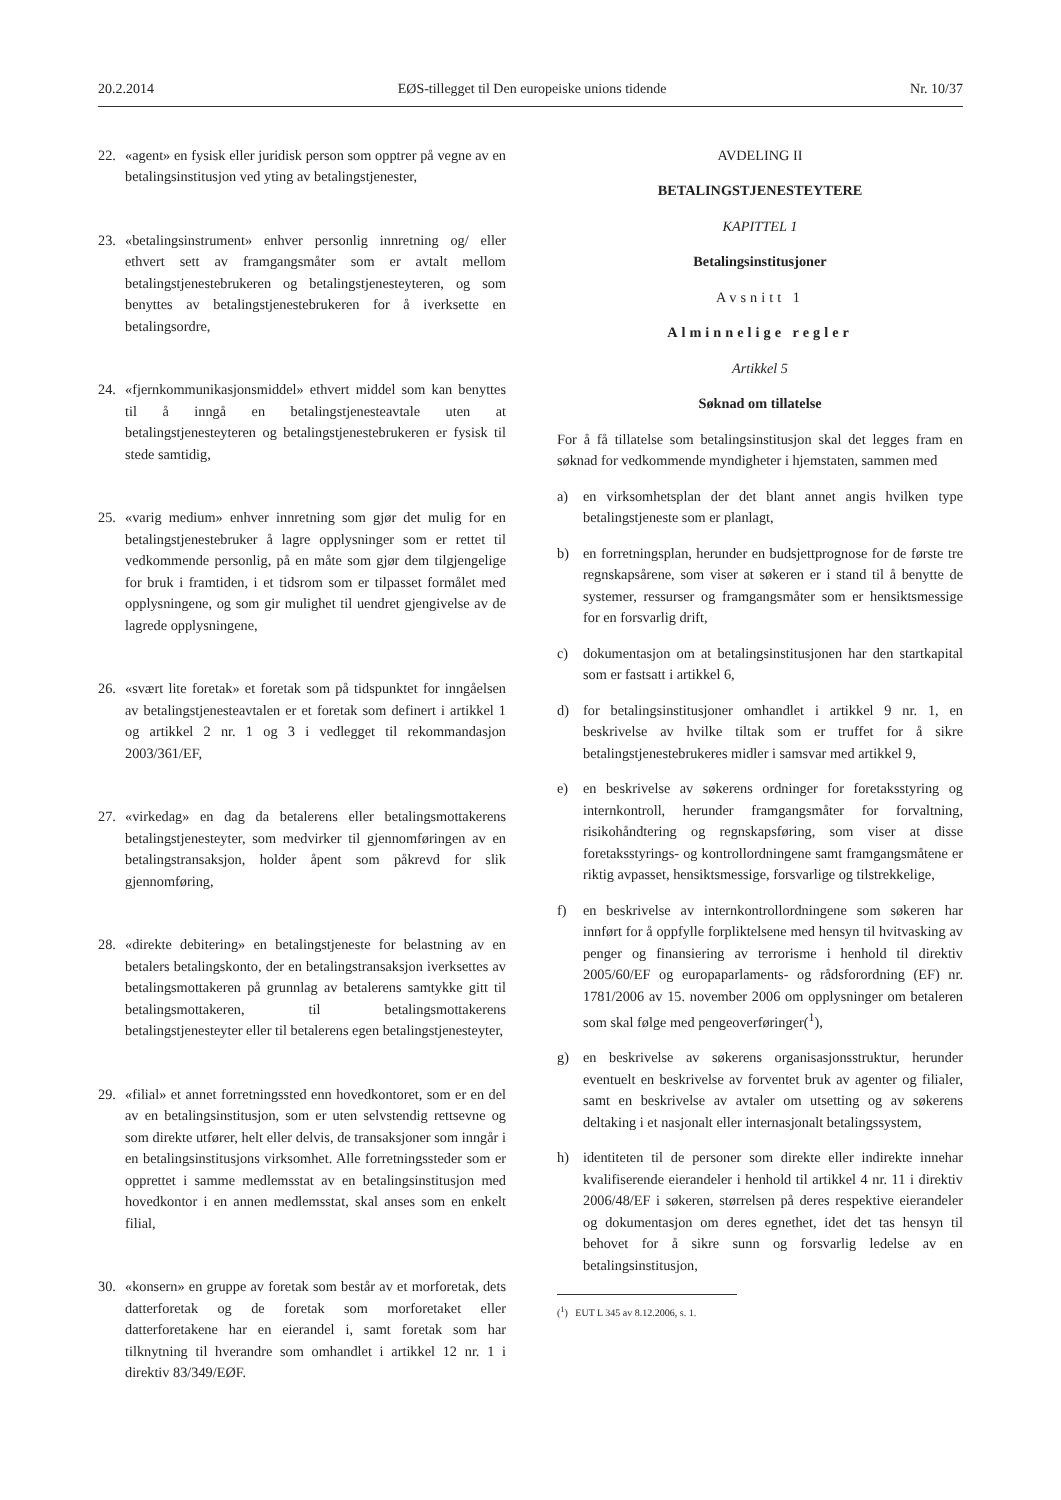20.2.2014 EØS-tillegget til Den europeiske unions tidende Nr. 10/37
22. «agent» en fysisk eller juridisk person som opptrer på vegne av en betalingsinstitusjon ved yting av betalingstjenester,
23. «betalingsinstrument» enhver personlig innretning og/ eller ethvert sett av framgangsmåter som er avtalt mellom betalingstjenestebrukeren og betalingstjenesteyteren, og som benyttes av betalingstjenestebrukeren for å iverksette en betalingsordre,
24. «fjernkommunikasjonsmiddel» ethvert middel som kan benyttes til å inngå en betalingstjenesteavtale uten at betalingstjenesteyteren og betalingstjenestebrukeren er fysisk til stede samtidig,
25. «varig medium» enhver innretning som gjør det mulig for en betalingstjenestebruker å lagre opplysninger som er rettet til vedkommende personlig, på en måte som gjør dem tilgjengelige for bruk i framtiden, i et tidsrom som er tilpasset formålet med opplysningene, og som gir mulighet til uendret gjengivelse av de lagrede opplysningene,
26. «svært lite foretak» et foretak som på tidspunktet for inngåelsen av betalingstjenesteavtalen er et foretak som definert i artikkel 1 og artikkel 2 nr. 1 og 3 i vedlegget til rekommandasjon 2003/361/EF,
27. «virkedag» en dag da betalerens eller betalingsmottakerens betalingstjenesteyter, som medvirker til gjennomføringen av en betalingstransaksjon, holder åpent som påkrevd for slik gjennomføring,
28. «direkte debitering» en betalingstjeneste for belastning av en betalers betalingskonto, der en betalingstransaksjon iverksettes av betalingsmottakeren på grunnlag av betalerens samtykke gitt til betalingsmottakeren, til betalingsmottakerens betalingstjenesteyter eller til betalerens egen betalingstjenesteyter,
29. «filial» et annet forretningssted enn hovedkontoret, som er en del av en betalingsinstitusjon, som er uten selvstendig rettsevne og som direkte utfører, helt eller delvis, de transaksjoner som inngår i en betalingsinstitusjons virksomhet. Alle forretningssteder som er opprettet i samme medlemsstat av en betalingsinstitusjon med hovedkontor i en annen medlemsstat, skal anses som en enkelt filial,
30. «konsern» en gruppe av foretak som består av et morforetak, dets datterforetak og de foretak som morforetaket eller datterforetakene har en eierandel i, samt foretak som har tilknytning til hverandre som omhandlet i artikkel 12 nr. 1 i direktiv 83/349/EØF.
AVDELING II
BETALINGSTJENESTEYTERE
KAPITTEL 1
Betalingsinstitusjoner
Avsnitt 1
Alminnelige regler
Artikkel 5
Søknad om tillatelse
For å få tillatelse som betalingsinstitusjon skal det legges fram en søknad for vedkommende myndigheter i hjemstaten, sammen med
a) en virksomhetsplan der det blant annet angis hvilken type betalingstjeneste som er planlagt,
b) en forretningsplan, herunder en budsjettprognose for de første tre regnskapsårene, som viser at søkeren er i stand til å benytte de systemer, ressurser og framgangsmåter som er hensiktsmessige for en forsvarlig drift,
c) dokumentasjon om at betalingsinstitusjonen har den startkapital som er fastsatt i artikkel 6,
d) for betalingsinstitusjoner omhandlet i artikkel 9 nr. 1, en beskrivelse av hvilke tiltak som er truffet for å sikre betalingstjenestebrukeres midler i samsvar med artikkel 9,
e) en beskrivelse av søkerens ordninger for foretaksstyring og internkontroll, herunder framgangsmåter for forvaltning, risikohåndtering og regnskapsføring, som viser at disse foretaksstyrings- og kontrollordningene samt framgangsmåtene er riktig avpasset, hensiktsmessige, forsvarlige og tilstrekkelige,
f) en beskrivelse av internkontrollordningene som søkeren har innført for å oppfylle forpliktelsene med hensyn til hvitvasking av penger og finansiering av terrorisme i henhold til direktiv 2005/60/EF og europaparlaments- og rådsforordning (EF) nr. 1781/2006 av 15. november 2006 om opplysninger om betaleren som skal følge med pengeoverføringer(<sup>1</sup>),
g) en beskrivelse av søkerens organisasjonsstruktur, herunder eventuelt en beskrivelse av forventet bruk av agenter og filialer, samt en beskrivelse av avtaler om utsetting og av søkerens deltaking i et nasjonalt eller internasjonalt betalingssystem,
h) identiteten til de personer som direkte eller indirekte innehar kvalifiserende eierandeler i henhold til artikkel 4 nr. 11 i direktiv 2006/48/EF i søkeren, størrelsen på deres respektive eierandeler og dokumentasjon om deres egnethet, idet det tas hensyn til behovet for å sikre sunn og forsvarlig ledelse av en betalingsinstitusjon,
(<sup>1</sup>) EUT L 345 av 8.12.2006, s. 1.